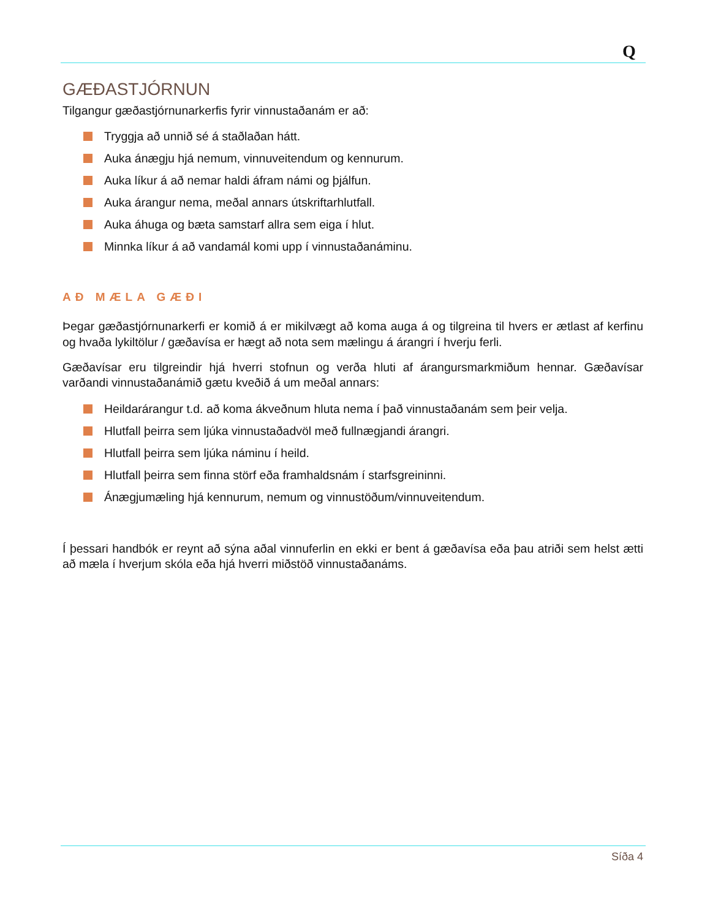Q
GÆÐASTJÓRNUN
Tilgangur gæðastjórnunarkerfis fyrir vinnustaðanám er að:
Tryggja að unnið sé á staðlaðan hátt.
Auka ánægju hjá nemum, vinnuveitendum og kennurum.
Auka líkur á að nemar haldi áfram námi og þjálfun.
Auka árangur nema, meðal annars útskriftarhlutfall.
Auka áhuga og bæta samstarf allra sem eiga í hlut.
Minnka líkur á að vandamál komi upp í vinnustaðanáminu.
AÐ MÆLA GÆÐI
Þegar gæðastjórnunarkerfi er komið á er mikilvægt að koma auga á og tilgreina til hvers er ætlast af kerfinu og hvaða lykiltölur / gæðavísa er hægt að nota sem mælingu á árangri í hverju ferli.
Gæðavísar eru tilgreindir hjá hverri stofnun og verða hluti af árangursmarkmiðum hennar. Gæðavísar varðandi vinnustaðanámið gætu kveðið á um meðal annars:
Heildarárangur t.d. að koma ákveðnum hluta nema í það vinnustaðanám sem þeir velja.
Hlutfall þeirra sem ljúka vinnustaðadvöl með fullnægjandi árangri.
Hlutfall þeirra sem ljúka náminu í heild.
Hlutfall þeirra sem finna störf eða framhaldsnám í starfsgreininni.
Ánægjumæling hjá kennurum, nemum og vinnustöðum/vinnuveitendum.
Í þessari handbók er reynt að sýna aðal vinnuferlin en ekki er bent á gæðavísa eða þau atriði sem helst ætti að mæla í hverjum skóla eða hjá hverri miðstöð vinnustaðanáms.
Síða 4